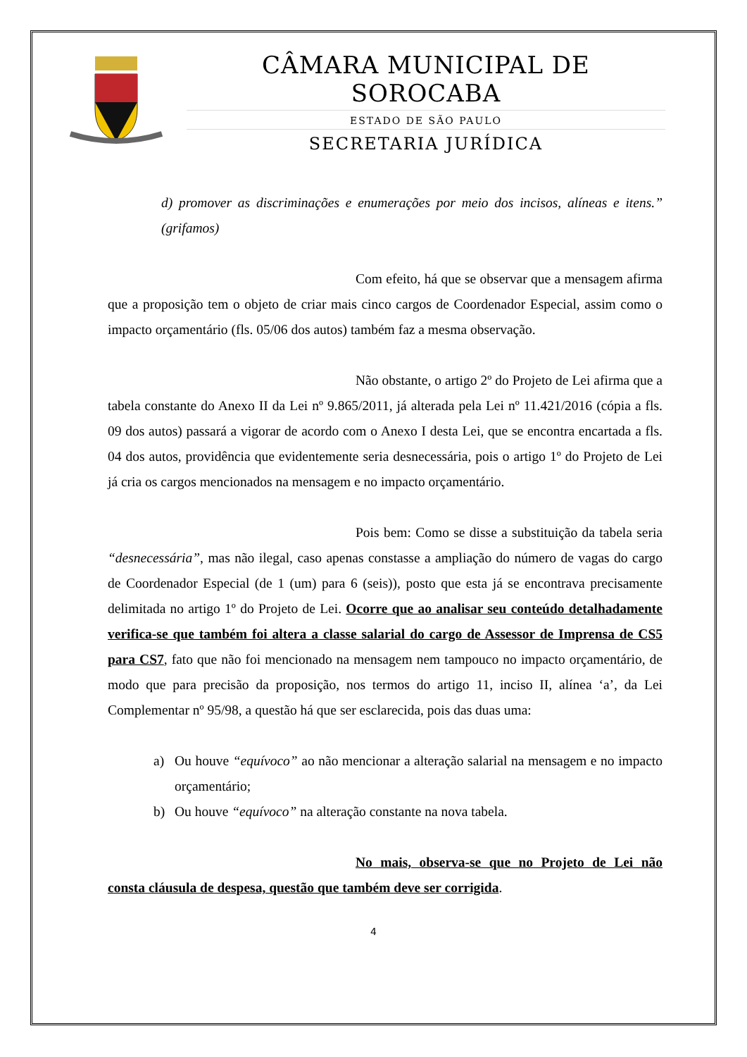CÂMARA MUNICIPAL DE SOROCABA
ESTADO DE SÃO PAULO
SECRETARIA JURÍDICA
d) promover as discriminações e enumerações por meio dos incisos, alíneas e itens.” (grifamos)
Com efeito, há que se observar que a mensagem afirma que a proposição tem o objeto de criar mais cinco cargos de Coordenador Especial, assim como o impacto orçamentário (fls. 05/06 dos autos) também faz a mesma observação.
Não obstante, o artigo 2º do Projeto de Lei afirma que a tabela constante do Anexo II da Lei nº 9.865/2011, já alterada pela Lei nº 11.421/2016 (cópia a fls. 09 dos autos) passará a vigorar de acordo com o Anexo I desta Lei, que se encontra encartada a fls. 04 dos autos, providência que evidentemente seria desnecessária, pois o artigo 1º do Projeto de Lei já cria os cargos mencionados na mensagem e no impacto orçamentário.
Pois bem: Como se disse a substituição da tabela seria “desnecessária”, mas não ilegal, caso apenas constasse a ampliação do número de vagas do cargo de Coordenador Especial (de 1 (um) para 6 (seis)), posto que esta já se encontrava precisamente delimitada no artigo 1º do Projeto de Lei. Ocorre que ao analisar seu conteúdo detalhadamente verifica-se que também foi altera a classe salarial do cargo de Assessor de Imprensa de CS5 para CS7, fato que não foi mencionado na mensagem nem tampouco no impacto orçamentário, de modo que para precisão da proposição, nos termos do artigo 11, inciso II, alínea ‘a’, da Lei Complementar nº 95/98, a questão há que ser esclarecida, pois das duas uma:
a) Ou houve “equívoco” ao não mencionar a alteração salarial na mensagem e no impacto orçamentário;
b) Ou houve “equívoco” na alteração constante na nova tabela.
No mais, observa-se que no Projeto de Lei não consta cláusula de despesa, questão que também deve ser corrigida.
4